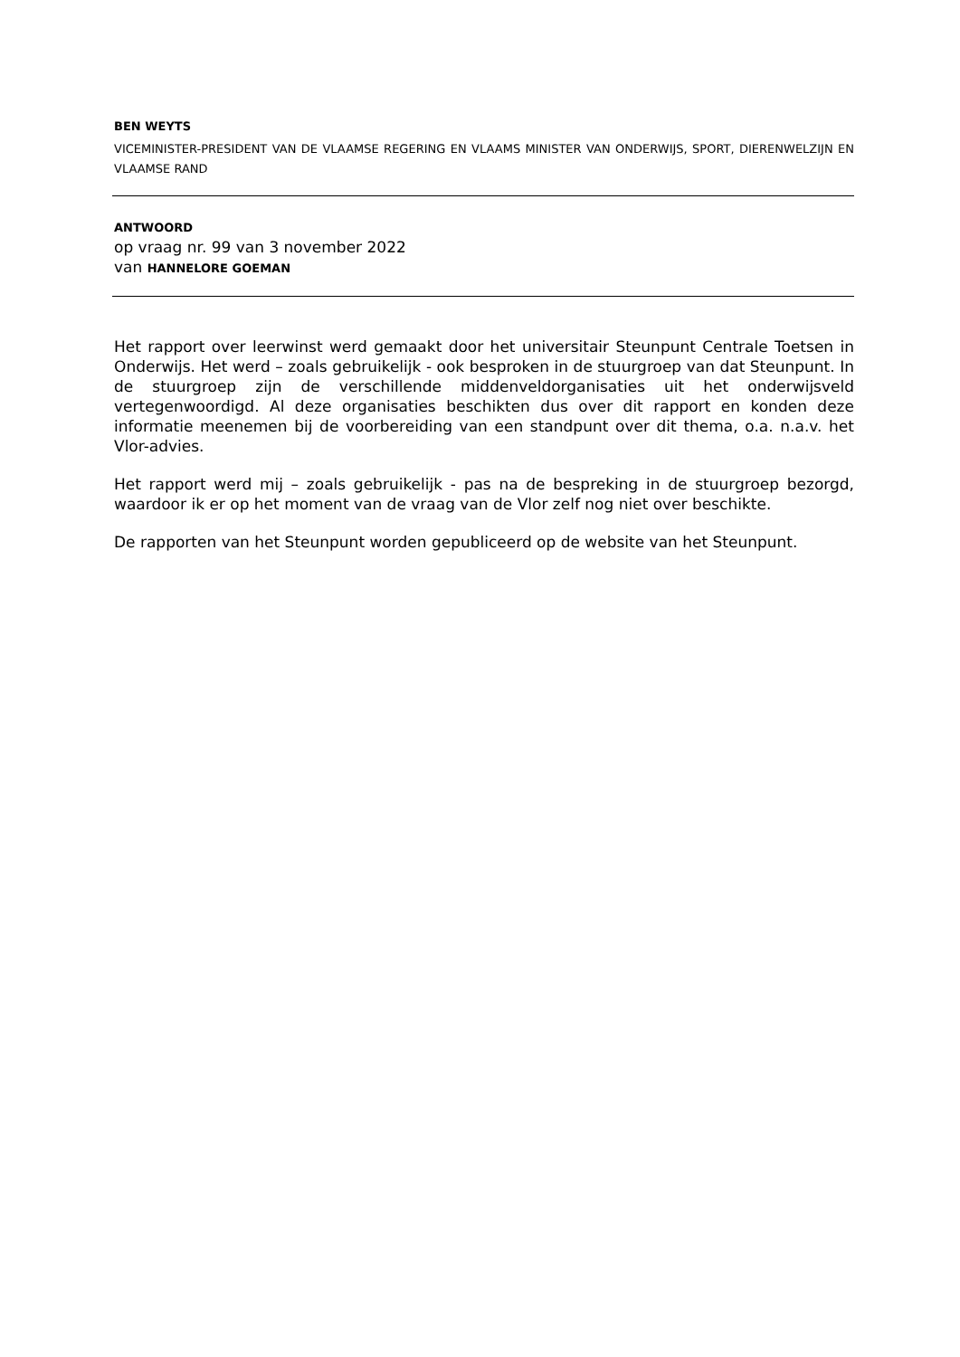BEN WEYTS
VICEMINISTER-PRESIDENT VAN DE VLAAMSE REGERING EN VLAAMS MINISTER VAN ONDERWIJS, SPORT, DIERENWELZIJN EN VLAAMSE RAND
ANTWOORD
op vraag nr. 99 van 3 november 2022
van HANNELORE GOEMAN
Het rapport over leerwinst werd gemaakt door het universitair Steunpunt Centrale Toetsen in Onderwijs. Het werd – zoals gebruikelijk - ook besproken in de stuurgroep van dat Steunpunt. In de stuurgroep zijn de verschillende middenveldorganisaties uit het onderwijsveld vertegenwoordigd. Al deze organisaties beschikten dus over dit rapport en konden deze informatie meenemen bij de voorbereiding van een standpunt over dit thema, o.a. n.a.v. het Vlor-advies.
Het rapport werd mij – zoals gebruikelijk - pas na de bespreking in de stuurgroep bezorgd, waardoor ik er op het moment van de vraag van de Vlor zelf nog niet over beschikte.
De rapporten van het Steunpunt worden gepubliceerd op de website van het Steunpunt.